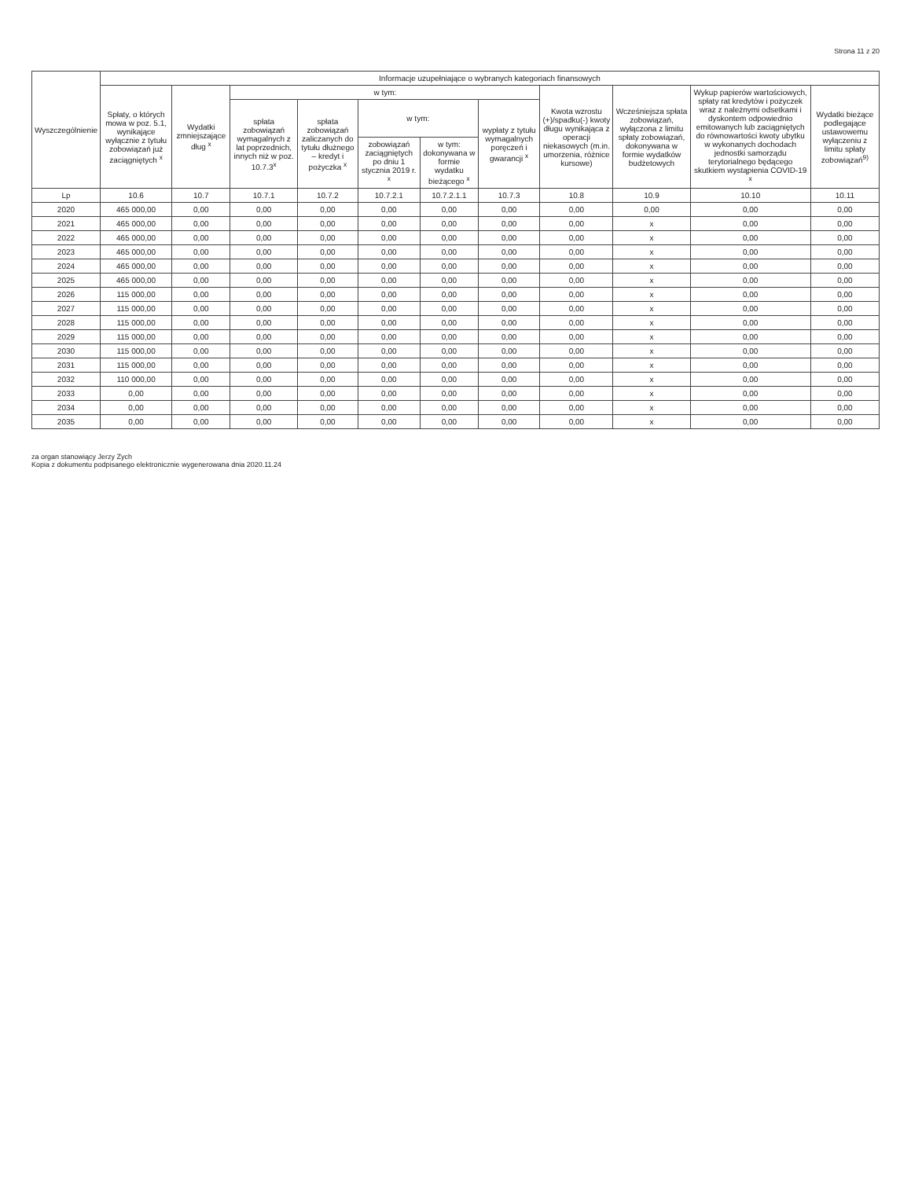Strona 11 z 20
| Wyszczególnienie | Informacje uzupełniające o wybranych kategoriach finansowych | | | | | | | | | | |
| --- | --- | --- | --- | --- | --- | --- | --- | --- | --- | --- | --- |
| | Spłaty, o których mowa w poz. 5.1, wynikające wyłącznie z tytułu zobowiązań już zaciągniętych <sup>x</sup> | Wydatki zmniejszające dług <sup>x</sup> | w tym: | | | | | Kwota wzrostu (+)/spadku(-) kwoty długu wynikająca z operacji niekasowych (m.in. umorzenia, różnice kursowe) | Wcześniejsza spłata zobowiązań, wyłączona z limitu spłaty zobowiązań, dokonywana w formie wydatków budżetowych | Wykup papierów wartościowych, spłaty rat kredytów i pożyczek wraz z należnymi odsetkami i dyskontem odpowiednio emitowanych lub zaciągniętych do równowartości kwoty ubytku w wykonanych dochodach jednostki samorządu terytorialnego będącego skutkiem wystąpienia COVID-19 <sup>x</sup> | Wydatki bieżące podlegające ustawowemu wyłączeniu z limitu spłaty zobowiązań<sup>9)</sup> |
| | | | spłata zobowiązań wymagalnych z lat poprzednich, innych niż w poz. 10.7.3<sup>x</sup> | spłata zobowiązań zaliczanych do tytułu dłużnego – kredyt i pożyczka <sup>x</sup> | w tym: | | wypłaty z tytułu wymagalnych poręczeń i gwarancji <sup>x</sup> | | | | |
| | | | | | zobowiązań zaciągniętych po dniu 1 stycznia 2019 r. <sup>x</sup> | w tym: dokonywana w formie wydatku bieżącego <sup>x</sup> | | | | | |
| Lp | 10.6 | 10.7 | 10.7.1 | 10.7.2 | 10.7.2.1 | 10.7.2.1.1 | 10.7.3 | 10.8 | 10.9 | 10.10 | 10.11 |
| 2020 | 465 000,00 | 0,00 | 0,00 | 0,00 | 0,00 | 0,00 | 0,00 | 0,00 | 0,00 | 0,00 | 0,00 |
| 2021 | 465 000,00 | 0,00 | 0,00 | 0,00 | 0,00 | 0,00 | 0,00 | 0,00 | x | 0,00 | 0,00 |
| 2022 | 465 000,00 | 0,00 | 0,00 | 0,00 | 0,00 | 0,00 | 0,00 | 0,00 | x | 0,00 | 0,00 |
| 2023 | 465 000,00 | 0,00 | 0,00 | 0,00 | 0,00 | 0,00 | 0,00 | 0,00 | x | 0,00 | 0,00 |
| 2024 | 465 000,00 | 0,00 | 0,00 | 0,00 | 0,00 | 0,00 | 0,00 | 0,00 | x | 0,00 | 0,00 |
| 2025 | 465 000,00 | 0,00 | 0,00 | 0,00 | 0,00 | 0,00 | 0,00 | 0,00 | x | 0,00 | 0,00 |
| 2026 | 115 000,00 | 0,00 | 0,00 | 0,00 | 0,00 | 0,00 | 0,00 | 0,00 | x | 0,00 | 0,00 |
| 2027 | 115 000,00 | 0,00 | 0,00 | 0,00 | 0,00 | 0,00 | 0,00 | 0,00 | x | 0,00 | 0,00 |
| 2028 | 115 000,00 | 0,00 | 0,00 | 0,00 | 0,00 | 0,00 | 0,00 | 0,00 | x | 0,00 | 0,00 |
| 2029 | 115 000,00 | 0,00 | 0,00 | 0,00 | 0,00 | 0,00 | 0,00 | 0,00 | x | 0,00 | 0,00 |
| 2030 | 115 000,00 | 0,00 | 0,00 | 0,00 | 0,00 | 0,00 | 0,00 | 0,00 | x | 0,00 | 0,00 |
| 2031 | 115 000,00 | 0,00 | 0,00 | 0,00 | 0,00 | 0,00 | 0,00 | 0,00 | x | 0,00 | 0,00 |
| 2032 | 110 000,00 | 0,00 | 0,00 | 0,00 | 0,00 | 0,00 | 0,00 | 0,00 | x | 0,00 | 0,00 |
| 2033 | 0,00 | 0,00 | 0,00 | 0,00 | 0,00 | 0,00 | 0,00 | 0,00 | x | 0,00 | 0,00 |
| 2034 | 0,00 | 0,00 | 0,00 | 0,00 | 0,00 | 0,00 | 0,00 | 0,00 | x | 0,00 | 0,00 |
| 2035 | 0,00 | 0,00 | 0,00 | 0,00 | 0,00 | 0,00 | 0,00 | 0,00 | x | 0,00 | 0,00 |
za organ stanowiący Jerzy Zych
Kopia z dokumentu podpisanego elektronicznie wygenerowana dnia 2020.11.24